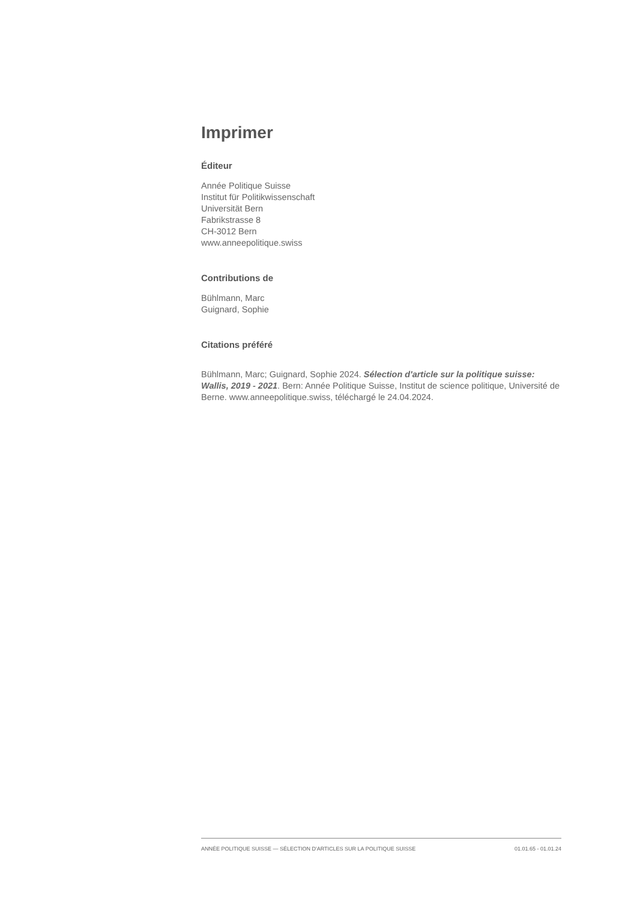Imprimer
Éditeur
Année Politique Suisse
Institut für Politikwissenschaft
Universität Bern
Fabrikstrasse 8
CH-3012 Bern
www.anneepolitique.swiss
Contributions de
Bühlmann, Marc
Guignard, Sophie
Citations préféré
Bühlmann, Marc; Guignard, Sophie 2024. Sélection d'article sur la politique suisse: Wallis, 2019 - 2021. Bern: Année Politique Suisse, Institut de science politique, Université de Berne. www.anneepolitique.swiss, téléchargé le 24.04.2024.
ANNÉE POLITIQUE SUISSE — SÉLECTION D'ARTICLES SUR LA POLITIQUE SUISSE 01.01.65 - 01.01.24